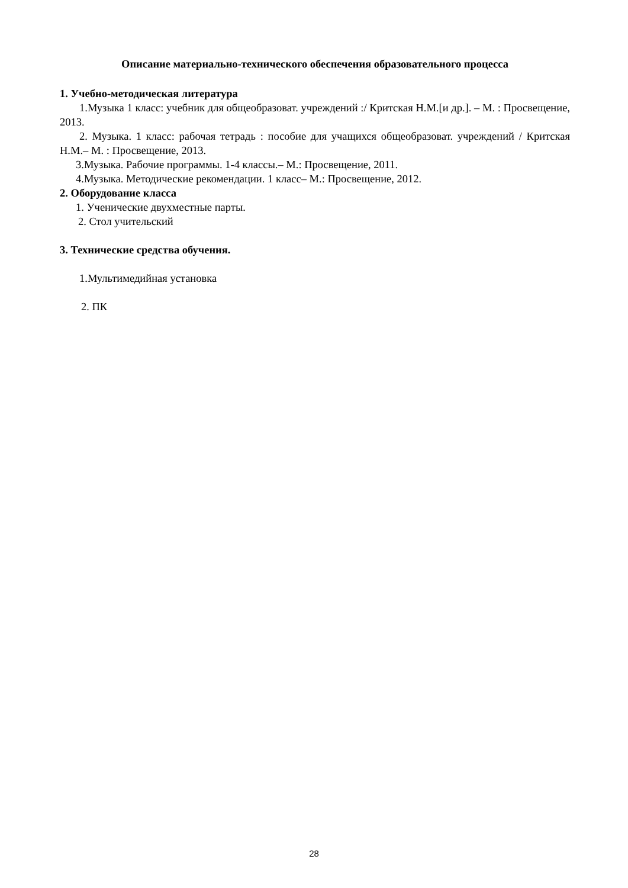Описание материально-технического обеспечения образовательного процесса
1. Учебно-методическая литература
1.Музыка 1 класс: учебник для общеобразоват. учреждений :/ Критская Н.М.[и др.]. – М. : Просвещение, 2013.
2. Музыка. 1 класс: рабочая тетрадь : пособие для учащихся общеобразоват. учреждений / Критская Н.М.– М. : Просвещение, 2013.
3.Музыка. Рабочие программы. 1-4 классы.– М.: Просвещение, 2011.
4.Музыка. Методические рекомендации. 1 класс– М.: Просвещение, 2012.
2. Оборудование класса
1. Ученические двухместные парты.
2. Стол учительский
3. Технические средства обучения.
1.Мультимедийная установка
2. ПК
28